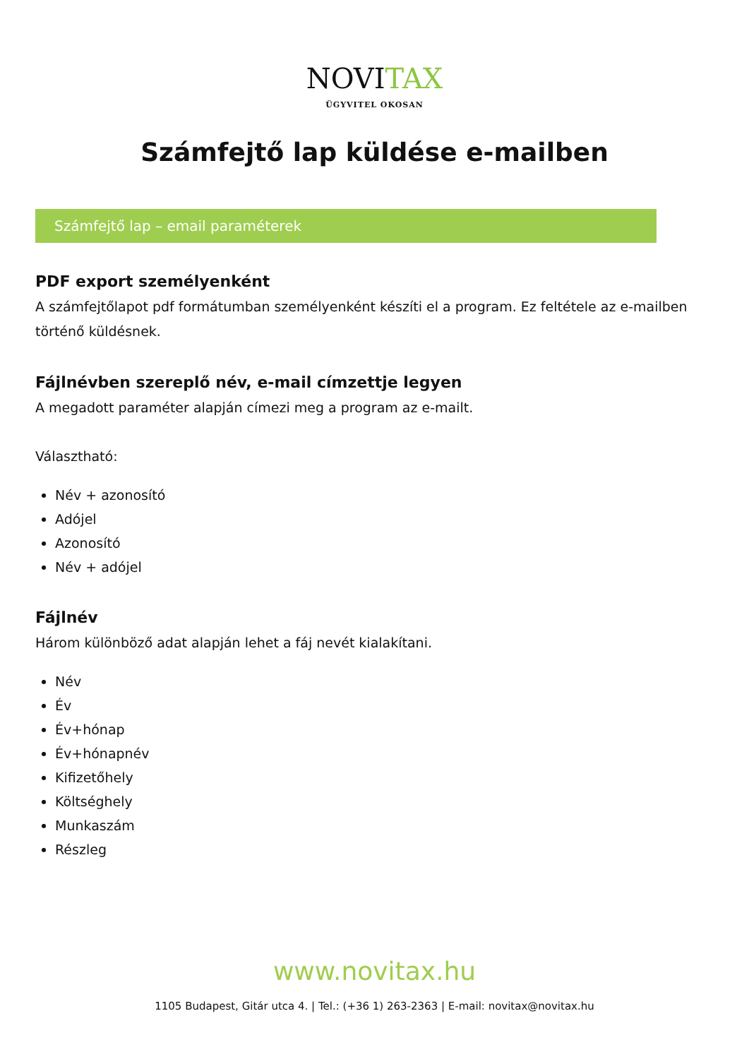NOVITAX
ÜGYVITEL OKOSAN
Számfejtő lap küldése e-mailben
Számfejtő lap – email paraméterek
PDF export személyenként
A számfejtőlapot pdf formátumban személyenként készíti el a program. Ez feltétele az e-mailben történő küldésnek.
Fájlnévben szereplő név, e-mail címzettje legyen
A megadott paraméter alapján címezi meg a program az e-mailt.
Választható:
Név + azonosító
Adójel
Azonosító
Név + adójel
Fájlnév
Három különböző adat alapján lehet a fáj nevét kialakítani.
Név
Év
Év+hónap
Év+hónapnév
Kifizetőhely
Költséghely
Munkaszám
Részleg
www.novitax.hu
1105 Budapest, Gitár utca 4. | Tel.: (+36 1) 263-2363 | E-mail: novitax@novitax.hu